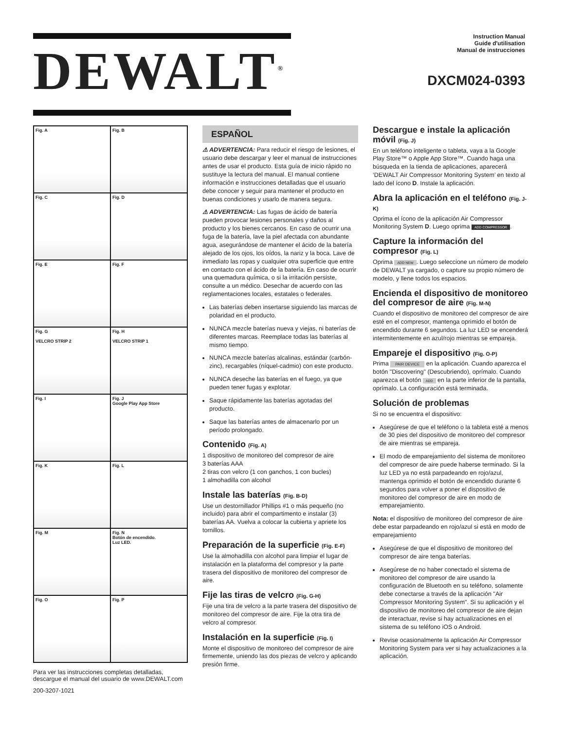DEWALT<sup>®</sup>
Instruction Manual
Guide d'utilisation
Manual de instrucciones
DXCM024-0393
Fig. A
Fig. B
Fig. C
Fig. D
Fig. E
Fig. F
Fig. G
VELCRO STRIP 2
Fig. H
VELCRO STRIP 1
Fig. I
Fig. J
Google Play App Store
Fig. K
Fig. L
Fig. M
Fig. N
Botón de encendido.
Luz LED.
Fig. O
Fig. P
Para ver las instrucciones completas detalladas, descargue el manual del usuario de www.DEWALT.com
200-3207-1021
ESPAÑOL
⚠ ADVERTENCIA: Para reducir el riesgo de lesiones, el usuario debe descargar y leer el manual de instrucciones antes de usar el producto. Esta guía de inicio rápido no sustituye la lectura del manual. El manual contiene información e instrucciones detalladas que el usuario debe conocer y seguir para mantener el producto en buenas condiciones y usarlo de manera segura.
⚠ ADVERTENCIA: Las fugas de ácido de batería pueden provocar lesiones personales y daños al producto y los bienes cercanos. En caso de ocurrir una fuga de la batería, lave la piel afectada con abundante agua, asegurándose de mantener el ácido de la batería alejado de los ojos, los oídos, la nariz y la boca. Lave de inmediato las ropas y cualquier otra superficie que entre en contacto con el ácido de la batería. En caso de ocurrir una quemadura química, o si la irritación persiste, consulte a un médico. Desechar de acuerdo con las reglamentaciones locales, estatales o federales.
Las baterías deben insertarse siguiendo las marcas de polaridad en el producto.
NUNCA mezcle baterías nueva y viejas, ni baterías de diferentes marcas. Reemplace todas las baterías al mismo tiempo.
NUNCA mezcle baterías alcalinas, estándar (carbón-zinc), recargables (níquel-cadmio) con este producto.
NUNCA deseche las baterías en el fuego, ya que pueden tener fugas y explotar.
Saque rápidamente las baterías agotadas del producto.
Saque las baterías antes de almacenarlo por un período prolongado.
Contenido (Fig. A)
1 dispositivo de monitoreo del compresor de aire
3 baterías AAA
2 tiras con velcro (1 con ganchos, 1 con bucles)
1 almohadilla con alcohol
Instale las baterías (Fig. B-D)
Use un destornillador Phillips #1 o más pequeño (no incluido) para abrir el compartimento e instalar (3) baterías AA. Vuelva a colocar la cubierta y apriete los tornillos.
Preparación de la superficie (Fig. E-F)
Use la almohadilla con alcohol para limpiar el lugar de instalación en la plataforma del compresor y la parte trasera del dispositivo de monitoreo del compresor de aire.
Fije las tiras de velcro (Fig. G-H)
Fije una tira de velcro a la parte trasera del dispositivo de monitoreo del compresor de aire. Fije la otra tira de velcro al compresor.
Instalación en la superficie (Fig. I)
Monte el dispositivo de monitoreo del compresor de aire firmemente, uniendo las dos piezas de velcro y aplicando presión firme.
Descargue e instale la aplicación móvil (Fig. J)
En un teléfono inteligente o tableta, vaya a la Google Play Store™ o Apple App Store™. Cuando haga una búsqueda en la tienda de aplicaciones, aparecerá ‘DEWALT Air Compressor Monitoring System’ en texto al lado del ícono D. Instale la aplicación.
Abra la aplicación en el teléfono (Fig. J-K)
Oprima el ícono de la aplicación Air Compressor Monitoring System D. Luego oprima ADD COMPRESSOR.
Capture la información del compresor (Fig. L)
Oprima ADD NEW. Luego seleccione un número de modelo de DEWALT ya cargado, o capture su propio número de modelo, y llene todos los espacios.
Encienda el dispositivo de monitoreo del compresor de aire (Fig. M-N)
Cuando el dispositivo de monitoreo del compresor de aire esté en el compresor, mantenga oprimido el botón de encendido durante 6 segundos. La luz LED se encenderá intermitentemente en azul/rojo mientras se empareja.
Empareje el dispositivo (Fig. O-P)
Prima PAIR DEVICE en la aplicación. Cuando aparezca el botón "Discovering" (Descubriendo), oprímalo. Cuando aparezca el botón ADD en la parte inferior de la pantalla, oprímalo. La configuración está terminada.
Solución de problemas
Si no se encuentra el dispositivo:
Asegúrese de que el teléfono o la tableta esté a menos de 30 pies del dispositivo de monitoreo del compresor de aire mientras se empareja.
El modo de emparejamiento del sistema de monitoreo del compresor de aire puede haberse terminado. Si la luz LED ya no está parpadeando en rojo/azul, mantenga oprimido el botón de encendido durante 6 segundos para volver a poner el dispositivo de monitoreo del compresor de aire en modo de emparejamiento.
Nota: el dispositivo de monitoreo del compresor de aire debe estar parpadeando en rojo/azul si está en modo de emparejamiento
Asegúrese de que el dispositivo de monitoreo del compresor de aire tenga baterías.
Asegúrese de no haber conectado el sistema de monitoreo del compresor de aire usando la configuración de Bluetooth en su teléfono, solamente debe conectarse a través de la aplicación "Air Compressor Monitoring System". Si su aplicación y el dispositivo de monitoreo del compresor de aire dejan de interactuar, revise si hay actualizaciones en el sistema de su teléfono iOS o Android.
Revise ocasionalmente la aplicación Air Compressor Monitoring System para ver si hay actualizaciones a la aplicación.